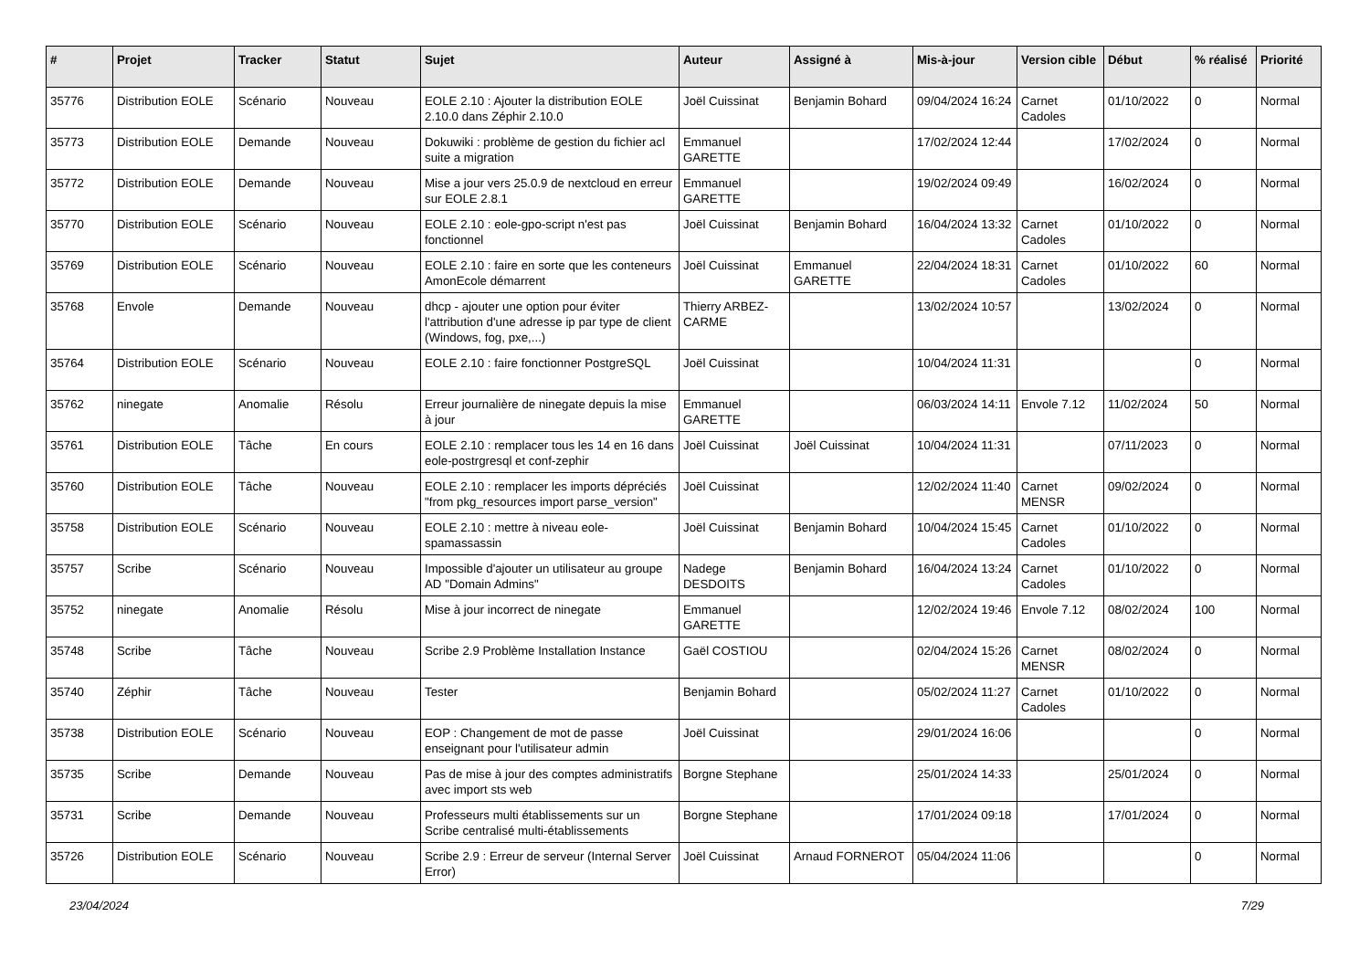| # | Projet | Tracker | Statut | Sujet | Auteur | Assigné à | Mis-à-jour | Version cible | Début | % réalisé | Priorité |
| --- | --- | --- | --- | --- | --- | --- | --- | --- | --- | --- | --- |
| 35776 | Distribution EOLE | Scénario | Nouveau | EOLE 2.10 : Ajouter la distribution EOLE 2.10.0 dans Zéphir 2.10.0 | Joël Cuissinat | Benjamin Bohard | 09/04/2024 16:24 | Carnet Cadoles | 01/10/2022 | 0 | Normal |
| 35773 | Distribution EOLE | Demande | Nouveau | Dokuwiki : problème de gestion du fichier acl suite a migration | Emmanuel GARETTE | | 17/02/2024 12:44 | | 17/02/2024 | 0 | Normal |
| 35772 | Distribution EOLE | Demande | Nouveau | Mise a jour vers 25.0.9 de nextcloud en erreur sur EOLE 2.8.1 | Emmanuel GARETTE | | 19/02/2024 09:49 | | 16/02/2024 | 0 | Normal |
| 35770 | Distribution EOLE | Scénario | Nouveau | EOLE 2.10 : eole-gpo-script n'est pas fonctionnel | Joël Cuissinat | Benjamin Bohard | 16/04/2024 13:32 | Carnet Cadoles | 01/10/2022 | 0 | Normal |
| 35769 | Distribution EOLE | Scénario | Nouveau | EOLE 2.10 : faire en sorte que les conteneurs AmonEcole démarrent | Joël Cuissinat | Emmanuel GARETTE | 22/04/2024 18:31 | Carnet Cadoles | 01/10/2022 | 60 | Normal |
| 35768 | Envole | Demande | Nouveau | dhcp - ajouter une option pour éviter l'attribution d'une adresse ip par type de client (Windows, fog, pxe,...) | Thierry ARBEZ-CARME | | 13/02/2024 10:57 | | 13/02/2024 | 0 | Normal |
| 35764 | Distribution EOLE | Scénario | Nouveau | EOLE 2.10 : faire fonctionner PostgreSQL | Joël Cuissinat | | 10/04/2024 11:31 | | | 0 | Normal |
| 35762 | ninegate | Anomalie | Résolu | Erreur journalière de ninegate depuis la mise à jour | Emmanuel GARETTE | | 06/03/2024 14:11 | Envole 7.12 | 11/02/2024 | 50 | Normal |
| 35761 | Distribution EOLE | Tâche | En cours | EOLE 2.10 : remplacer tous les 14 en 16 dans eole-postrgresql et conf-zephir | Joël Cuissinat | Joël Cuissinat | 10/04/2024 11:31 | | 07/11/2023 | 0 | Normal |
| 35760 | Distribution EOLE | Tâche | Nouveau | EOLE 2.10 : remplacer les imports dépréciés "from pkg_resources import parse_version" | Joël Cuissinat | | 12/02/2024 11:40 | Carnet MENSR | 09/02/2024 | 0 | Normal |
| 35758 | Distribution EOLE | Scénario | Nouveau | EOLE 2.10 : mettre à niveau eole-spamassassin | Joël Cuissinat | Benjamin Bohard | 10/04/2024 15:45 | Carnet Cadoles | 01/10/2022 | 0 | Normal |
| 35757 | Scribe | Scénario | Nouveau | Impossible d'ajouter un utilisateur au groupe AD "Domain Admins" | Nadege DESDOITS | Benjamin Bohard | 16/04/2024 13:24 | Carnet Cadoles | 01/10/2022 | 0 | Normal |
| 35752 | ninegate | Anomalie | Résolu | Mise à jour incorrect de ninegate | Emmanuel GARETTE | | 12/02/2024 19:46 | Envole 7.12 | 08/02/2024 | 100 | Normal |
| 35748 | Scribe | Tâche | Nouveau | Scribe 2.9 Problème Installation Instance | Gaël COSTIOU | | 02/04/2024 15:26 | Carnet MENSR | 08/02/2024 | 0 | Normal |
| 35740 | Zéphir | Tâche | Nouveau | Tester | Benjamin Bohard | | 05/02/2024 11:27 | Carnet Cadoles | 01/10/2022 | 0 | Normal |
| 35738 | Distribution EOLE | Scénario | Nouveau | EOP : Changement de mot de passe enseignant pour l'utilisateur admin | Joël Cuissinat | | 29/01/2024 16:06 | | | 0 | Normal |
| 35735 | Scribe | Demande | Nouveau | Pas de mise à jour des comptes administratifs avec import sts web | Borgne Stephane | | 25/01/2024 14:33 | | 25/01/2024 | 0 | Normal |
| 35731 | Scribe | Demande | Nouveau | Professeurs multi établissements sur un Scribe centralisé multi-établissements | Borgne Stephane | | 17/01/2024 09:18 | | 17/01/2024 | 0 | Normal |
| 35726 | Distribution EOLE | Scénario | Nouveau | Scribe 2.9 : Erreur de serveur (Internal Server Error) | Joël Cuissinat | Arnaud FORNEROT | 05/04/2024 11:06 | | | 0 | Normal |
23/04/2024 7/29